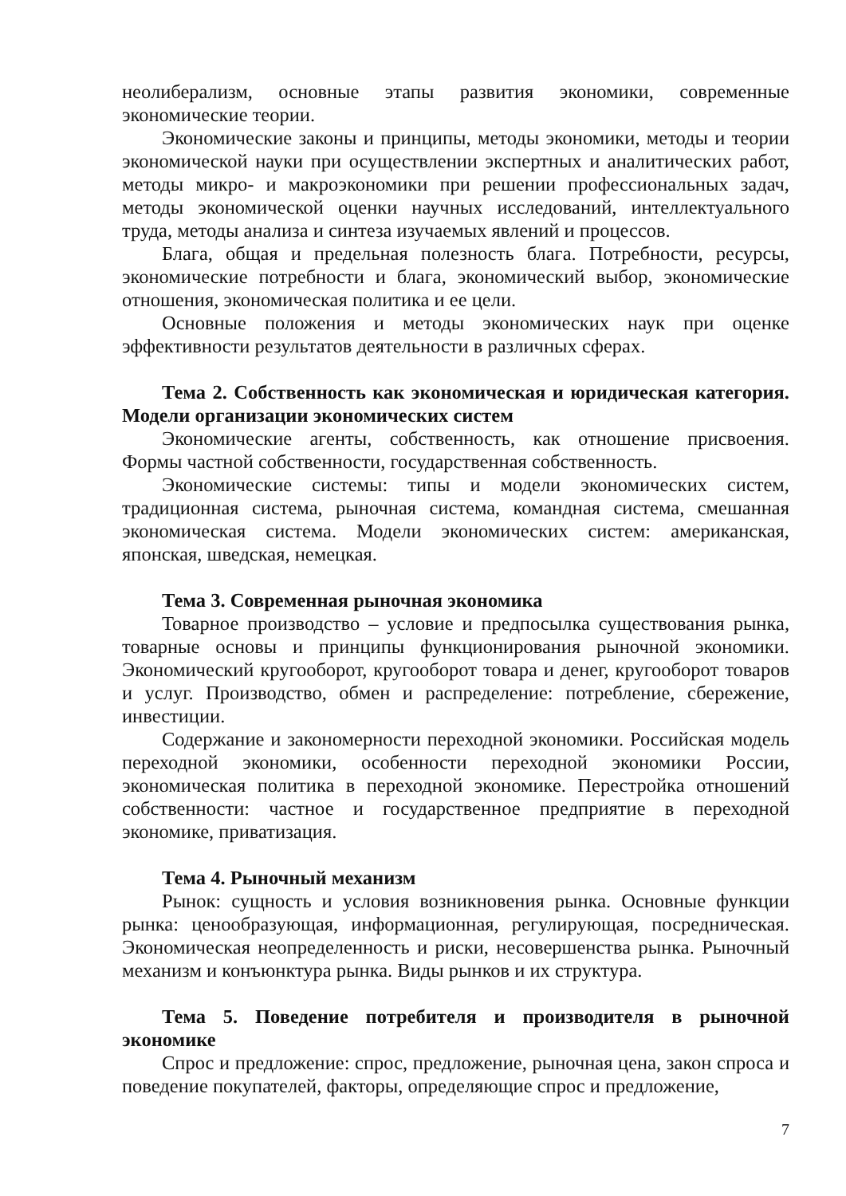неолиберализм, основные этапы развития экономики, современные экономические теории.
Экономические законы и принципы, методы экономики, методы и теории экономической науки при осуществлении экспертных и аналитических работ, методы микро- и макроэкономики при решении профессиональных задач, методы экономической оценки научных исследований, интеллектуального труда, методы анализа и синтеза изучаемых явлений и процессов.
Блага, общая и предельная полезность блага. Потребности, ресурсы, экономические потребности и блага, экономический выбор, экономические отношения, экономическая политика и ее цели.
Основные положения и методы экономических наук при оценке эффективности результатов деятельности в различных сферах.
Тема 2. Собственность как экономическая и юридическая категория. Модели организации экономических систем
Экономические агенты, собственность, как отношение присвоения. Формы частной собственности, государственная собственность.
Экономические системы: типы и модели экономических систем, традиционная система, рыночная система, командная система, смешанная экономическая система. Модели экономических систем: американская, японская, шведская, немецкая.
Тема 3. Современная рыночная экономика
Товарное производство – условие и предпосылка существования рынка, товарные основы и принципы функционирования рыночной экономики. Экономический кругооборот, кругооборот товара и денег, кругооборот товаров и услуг. Производство, обмен и распределение: потребление, сбережение, инвестиции.
Содержание и закономерности переходной экономики. Российская модель переходной экономики, особенности переходной экономики России, экономическая политика в переходной экономике. Перестройка отношений собственности: частное и государственное предприятие в переходной экономике, приватизация.
Тема 4. Рыночный механизм
Рынок: сущность и условия возникновения рынка. Основные функции рынка: ценообразующая, информационная, регулирующая, посредническая. Экономическая неопределенность и риски, несовершенства рынка. Рыночный механизм и конъюнктура рынка. Виды рынков и их структура.
Тема 5. Поведение потребителя и производителя в рыночной экономике
Спрос и предложение: спрос, предложение, рыночная цена, закон спроса и поведение покупателей, факторы, определяющие спрос и предложение,
7